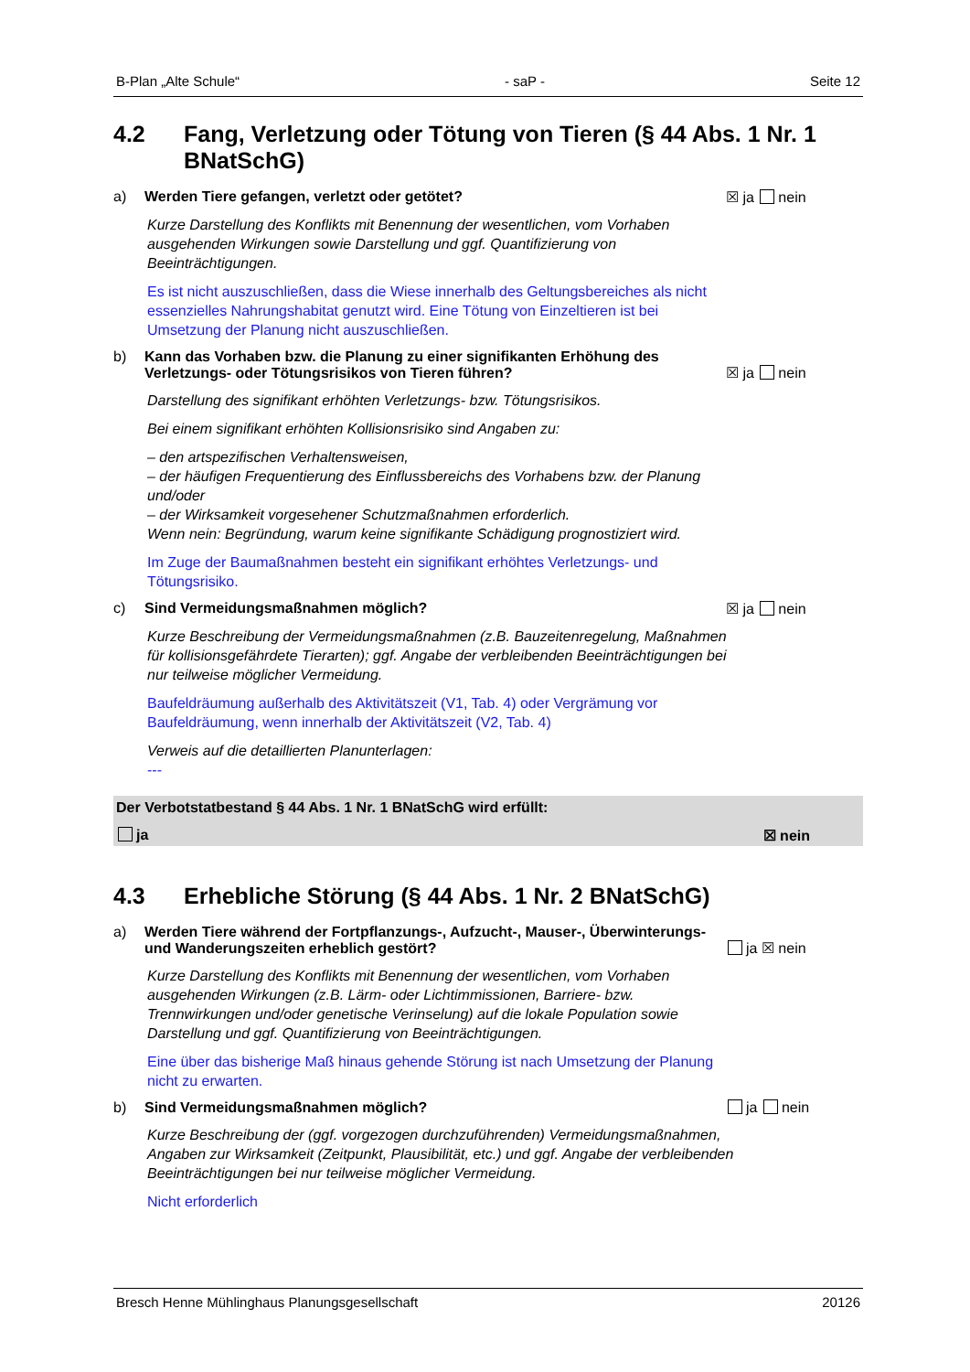B-Plan „Alte Schule“- saP - Seite 12
4.2 Fang, Verletzung oder Tötung von Tieren (§ 44 Abs. 1 Nr. 1 BNatSchG)
a) Werden Tiere gefangen, verletzt oder getötet? ☒ ja nein
Kurze Darstellung des Konflikts mit Benennung der wesentlichen, vom Vorhaben ausgehenden Wirkungen sowie Darstellung und ggf. Quantifizierung von Beeinträchtigungen.
Es ist nicht auszuschließen, dass die Wiese innerhalb des Geltungsbereiches als nicht essenzielles Nahrungshabitat genutzt wird. Eine Tötung von Einzeltieren ist bei Umsetzung der Planung nicht auszuschließen.
b) Kann das Vorhaben bzw. die Planung zu einer signifikanten Erhöhung des Verletzungs- oder Tötungsrisikos von Tieren führen? ☒ ja nein
Darstellung des signifikant erhöhten Verletzungs- bzw. Tötungsrisikos.
Bei einem signifikant erhöhten Kollisionsrisiko sind Angaben zu:
– den artspezifischen Verhaltensweisen,
– der häufigen Frequentierung des Einflussbereichs des Vorhabens bzw. der Planung und/oder
– der Wirksamkeit vorgesehener Schutzmaßnahmen erforderlich.
Wenn nein: Begründung, warum keine signifikante Schädigung prognostiziert wird.
Im Zuge der Baumaßnahmen besteht ein signifikant erhöhtes Verletzungs- und Tötungsrisiko.
c) Sind Vermeidungsmaßnahmen möglich? ☒ ja nein
Kurze Beschreibung der Vermeidungsmaßnahmen (z.B. Bauzeitenregelung, Maßnahmen für kollisionsgefährdete Tierarten); ggf. Angabe der verbleibenden Beeinträchtigungen bei nur teilweise möglicher Vermeidung.
Baufeldräumung außerhalb des Aktivitätszeit (V1, Tab. 4) oder Vergrämung vor Baufeldräumung, wenn innerhalb der Aktivitätszeit (V2, Tab. 4)
Verweis auf die detaillierten Planunterlagen:
---
Der Verbotstatbestand § 44 Abs. 1 Nr. 1 BNatSchG wird erfüllt:
ja ☒ nein
4.3 Erhebliche Störung (§ 44 Abs. 1 Nr. 2 BNatSchG)
a) Werden Tiere während der Fortpflanzungs-, Aufzucht-, Mauser-, Überwinterungs- und Wanderungszeiten erheblich gestört? ja ☒ nein
Kurze Darstellung des Konflikts mit Benennung der wesentlichen, vom Vorhaben ausgehenden Wirkungen (z.B. Lärm- oder Lichtimmissionen, Barriere- bzw. Trennwirkungen und/oder genetische Verinselung) auf die lokale Population sowie Darstellung und ggf. Quantifizierung von Beeinträchtigungen.
Eine über das bisherige Maß hinaus gehende Störung ist nach Umsetzung der Planung nicht zu erwarten.
b) Sind Vermeidungsmaßnahmen möglich? ja nein
Kurze Beschreibung der (ggf. vorgezogen durchzuführenden) Vermeidungsmaßnahmen, Angaben zur Wirksamkeit (Zeitpunkt, Plausibilität, etc.) und ggf. Angabe der verbleibenden Beeinträchtigungen bei nur teilweise möglicher Vermeidung.
Nicht erforderlich
Bresch Henne Mühlinghaus Planungsgesellschaft 20126